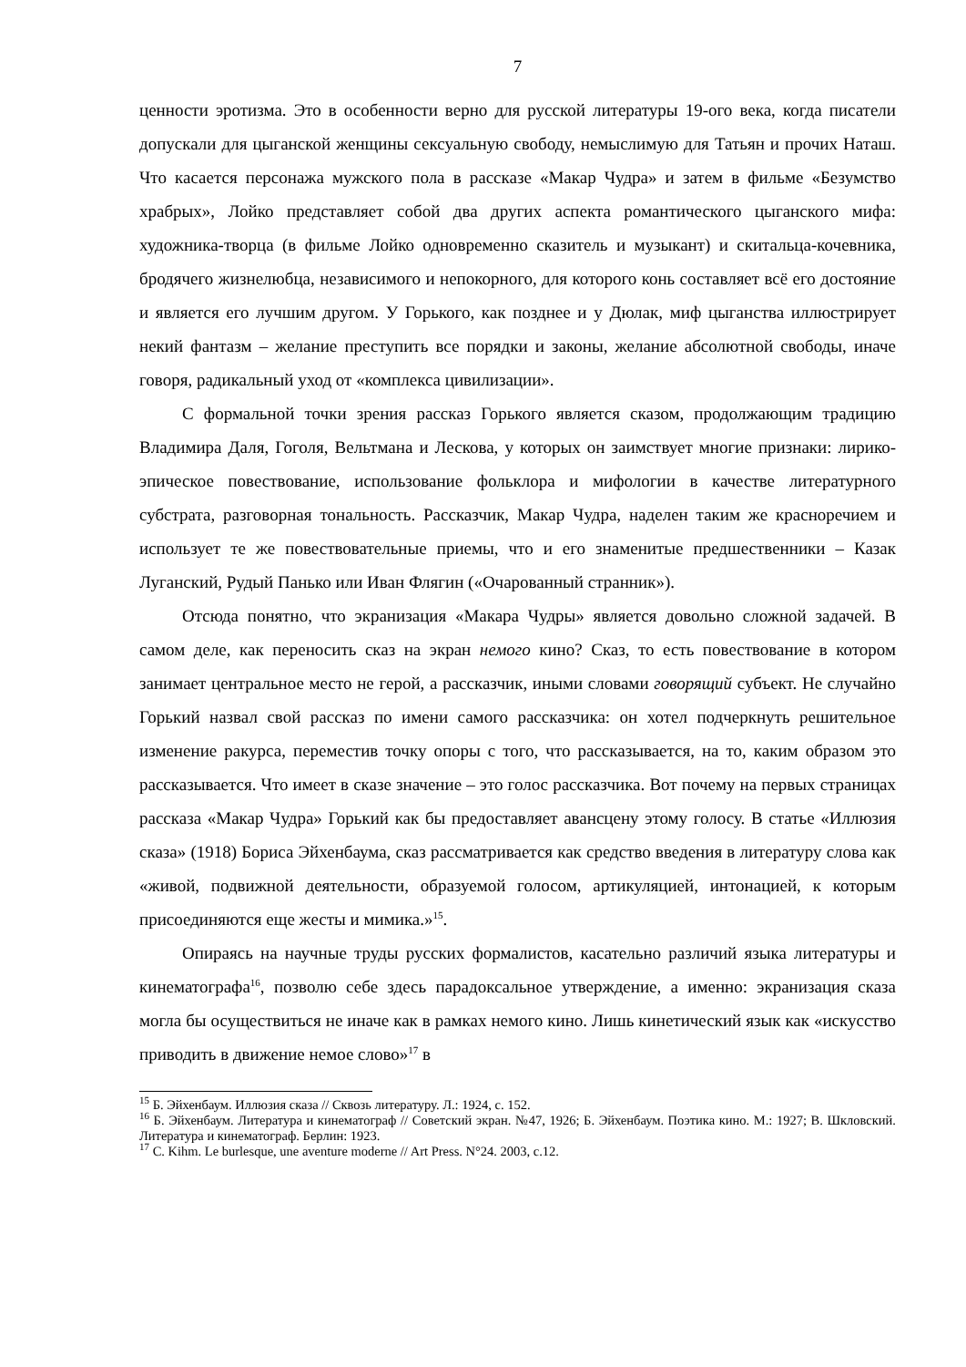7
ценности эротизма. Это в особенности верно для русской литературы 19-ого века, когда писатели допускали для цыганской женщины сексуальную свободу, немыслимую для Татьян и прочих Наташ. Что касается персонажа мужского пола в рассказе «Макар Чудра» и затем в фильме «Безумство храбрых», Лойко представляет собой два других аспекта романтического цыганского мифа: художника-творца (в фильме Лойко одновременно сказитель и музыкант) и скитальца-кочевника, бродячего жизнелюбца, независимого и непокорного, для которого конь составляет всё его достояние и является его лучшим другом. У Горького, как позднее и у Дюлак, миф цыганства иллюстрирует некий фантазм – желание преступить все порядки и законы, желание абсолютной свободы, иначе говоря, радикальный уход от «комплекса цивилизации».
С формальной точки зрения рассказ Горького является сказом, продолжающим традицию Владимира Даля, Гоголя, Вельтмана и Лескова, у которых он заимствует многие признаки: лирико-эпическое повествование, использование фольклора и мифологии в качестве литературного субстрата, разговорная тональность. Рассказчик, Макар Чудра, наделен таким же красноречием и использует те же повествовательные приемы, что и его знаменитые предшественники – Казак Луганский, Рудый Панько или Иван Флягин («Очарованный странник»).
Отсюда понятно, что экранизация «Макара Чудры» является довольно сложной задачей. В самом деле, как переносить сказ на экран немого кино? Сказ, то есть повествование в котором занимает центральное место не герой, а рассказчик, иными словами говорящий субъект. Не случайно Горький назвал свой рассказ по имени самого рассказчика: он хотел подчеркнуть решительное изменение ракурса, переместив точку опоры с того, что рассказывается, на то, каким образом это рассказывается. Что имеет в сказе значение – это голос рассказчика. Вот почему на первых страницах рассказа «Макар Чудра» Горький как бы предоставляет авансцену этому голосу. В статье «Иллюзия сказа» (1918) Бориса Эйхенбаума, сказ рассматривается как средство введения в литературу слова как «живой, подвижной деятельности, образуемой голосом, артикуляцией, интонацией, к которым присоединяются еще жесты и мимика.»<sup>15</sup>.
Опираясь на научные труды русских формалистов, касательно различий языка литературы и кинематографа<sup>16</sup>, позволю себе здесь парадоксальное утверждение, а именно: экранизация сказа могла бы осуществиться не иначе как в рамках немого кино. Лишь кинетический язык как «искусство приводить в движение немое слово»<sup>17</sup> в
<sup>15</sup> Б. Эйхенбаум. Иллюзия сказа // Сквозь литературу. Л.: 1924, с. 152.
<sup>16</sup> Б. Эйхенбаум. Литература и кинематограф // Советский экран. №47, 1926; Б. Эйхенбаум. Поэтика кино. М.: 1927; В. Шкловский. Литература и кинематограф. Берлин: 1923.
<sup>17</sup> C. Kihm. Le burlesque, une aventure moderne // Art Press. N°24. 2003, c.12.